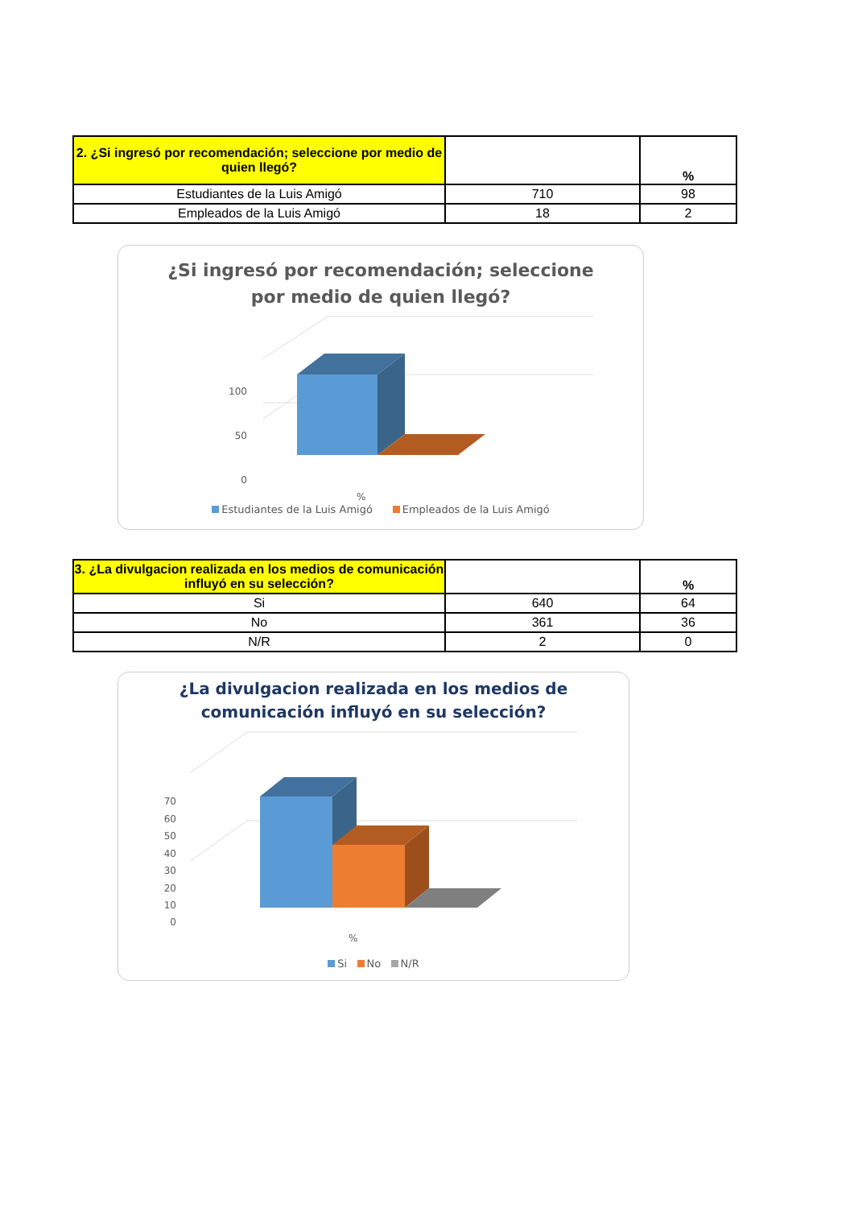| 2. ¿Si ingresó por recomendación; seleccione por medio de quien llegó? | | % |
| --- | --- | --- |
| Estudiantes de la Luis Amigó | 710 | 98 |
| Empleados de la Luis Amigó | 18 | 2 |
¿Si ingresó por recomendación; seleccione
por medio de quien llegó?
100
50
0
%
Estudiantes de la Luis Amigó Empleados de la Luis Amigó
| 3. ¿La divulgacion realizada en los medios de comunicación influyó en su selección? | | % |
| --- | --- | --- |
| Si | 640 | 64 |
| No | 361 | 36 |
| N/R | 2 | 0 |
¿La divulgacion realizada en los medios de
comunicación influyó en su selección?
70
60
50
40
30
20
10
0
%
Si No N/R